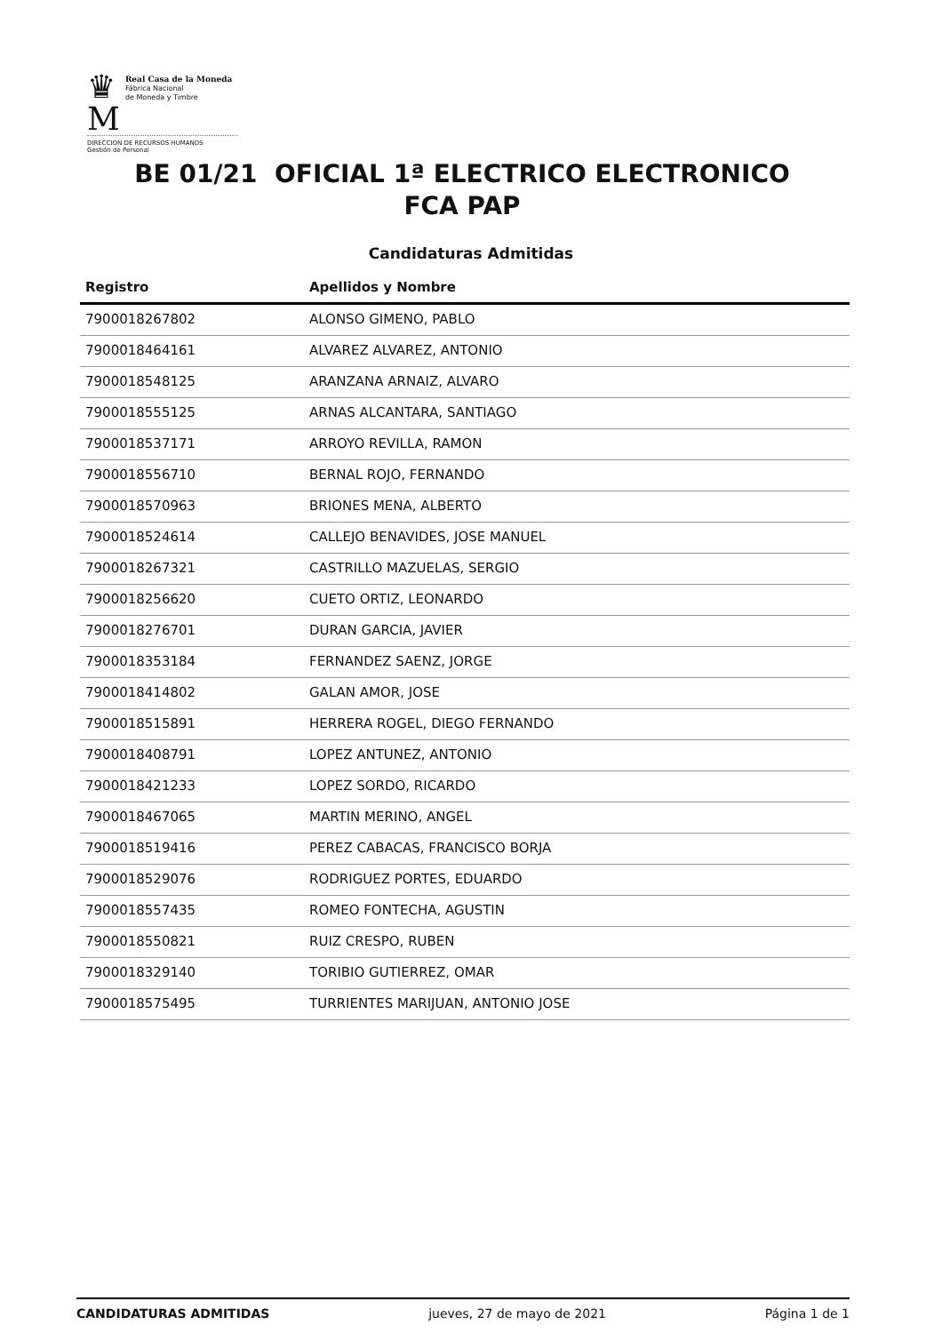♛
M
Real Casa de la Moneda
Fábrica Nacional
de Moneda y Timbre
DIRECCION DE RECURSOS HUMANOS
Gestión de Personal
BE 01/21 OFICIAL 1ª ELECTRICO ELECTRONICO
FCA PAP
Candidaturas Admitidas
| Registro | Apellidos y Nombre |
| --- | --- |
| 7900018267802 | ALONSO GIMENO, PABLO |
| 7900018464161 | ALVAREZ ALVAREZ, ANTONIO |
| 7900018548125 | ARANZANA ARNAIZ, ALVARO |
| 7900018555125 | ARNAS ALCANTARA, SANTIAGO |
| 7900018537171 | ARROYO REVILLA, RAMON |
| 7900018556710 | BERNAL ROJO, FERNANDO |
| 7900018570963 | BRIONES MENA, ALBERTO |
| 7900018524614 | CALLEJO BENAVIDES, JOSE MANUEL |
| 7900018267321 | CASTRILLO MAZUELAS, SERGIO |
| 7900018256620 | CUETO ORTIZ, LEONARDO |
| 7900018276701 | DURAN GARCIA, JAVIER |
| 7900018353184 | FERNANDEZ SAENZ, JORGE |
| 7900018414802 | GALAN AMOR, JOSE |
| 7900018515891 | HERRERA ROGEL, DIEGO FERNANDO |
| 7900018408791 | LOPEZ ANTUNEZ, ANTONIO |
| 7900018421233 | LOPEZ SORDO, RICARDO |
| 7900018467065 | MARTIN MERINO, ANGEL |
| 7900018519416 | PEREZ CABACAS, FRANCISCO BORJA |
| 7900018529076 | RODRIGUEZ PORTES, EDUARDO |
| 7900018557435 | ROMEO FONTECHA, AGUSTIN |
| 7900018550821 | RUIZ CRESPO, RUBEN |
| 7900018329140 | TORIBIO GUTIERREZ, OMAR |
| 7900018575495 | TURRIENTES MARIJUAN, ANTONIO JOSE |
CANDIDATURAS ADMITIDAS jueves, 27 de mayo de 2021 Página 1 de 1